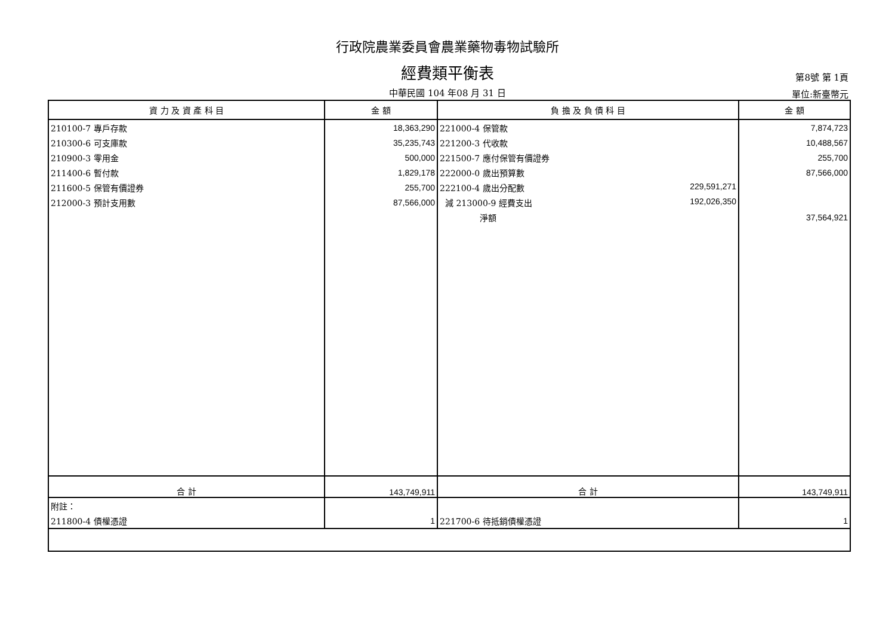行政院農業委員會農業藥物毒物試驗所
經費類平衡表 第8號 第 1頁
中華民國 104 年08 月 31 日 單位:新臺幣元
| 資 力 及 資 產 科 目 | 金 額 | 負 擔 及 負 債 科 目 | 金 額 |
| --- | --- | --- | --- |
| 210100-7 專戶存款 | 18,363,290 | 221000-4 保管款 | 7,874,723 |
| 210300-6 可支庫款 | 35,235,743 | 221200-3 代收款 | 10,488,567 |
| 210900-3 零用金 | 500,000 | 221500-7 應付保管有價證券 | 255,700 |
| 211400-6 暫付款 | 1,829,178 | 222000-0 歲出預算數 | 87,566,000 |
| 211600-5 保管有價證券 | 255,700 | 222100-4 歲出分配數 229,591,271 | |
| 212000-3 預計支用數 | 87,566,000 | 減 213000-9 經費支出 192,026,350 | |
| | | 淨額 | 37,564,921 |
| 合 計 | 143,749,911 | 合 計 | 143,749,911 |
| 附註： | | | |
| 211800-4 債權憑證 | 1 | 221700-6 待抵銷債權憑證 | 1 |